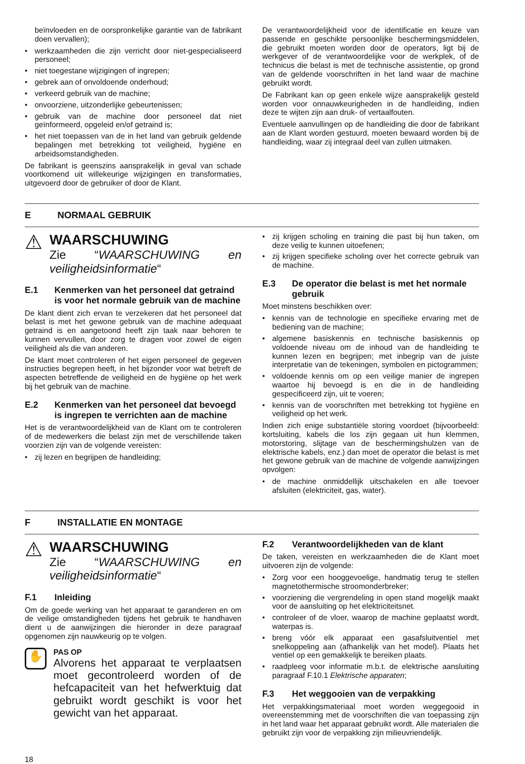beïnvloeden en de oorspronkelijke garantie van de fabrikant doen vervallen);
• werkzaamheden die zijn verricht door niet-gespecialiseerd personeel;
• niet toegestane wijzigingen of ingrepen;
• gebrek aan of onvoldoende onderhoud;
• verkeerd gebruik van de machine;
• onvoorziene, uitzonderlijke gebeurtenissen;
• gebruik van de machine door personeel dat niet geïnformeerd, opgeleid en/of getraind is;
• het niet toepassen van de in het land van gebruik geldende bepalingen met betrekking tot veiligheid, hygiëne en arbeidsomstandigheden.
De fabrikant is geenszins aansprakelijk in geval van schade voortkomend uit willekeurige wijzigingen en transformaties, uitgevoerd door de gebruiker of door de Klant.
De verantwoordelijkheid voor de identificatie en keuze van passende en geschikte persoonlijke beschermingsmiddelen, die gebruikt moeten worden door de operators, ligt bij de werkgever of de verantwoordelijke voor de werkplek, of de technicus die belast is met de technische assistentie, op grond van de geldende voorschriften in het land waar de machine gebruikt wordt.
De Fabrikant kan op geen enkele wijze aansprakelijk gesteld worden voor onnauwkeurigheden in de handleiding, indien deze te wijten zijn aan druk- of vertaalfouten.
Eventuele aanvullingen op de handleiding die door de fabrikant aan de Klant worden gestuurd, moeten bewaard worden bij de handleiding, waar zij integraal deel van zullen uitmaken.
E NORMAAL GEBRUIK
⚠
WAARSCHUWING
Zie “WAARSCHUWING en veiligheidsinformatie“
E.1 Kenmerken van het personeel dat getraind is voor het normale gebruik van de machine
De klant dient zich ervan te verzekeren dat het personeel dat belast is met het gewone gebruik van de machine adequaat getraind is en aangetoond heeft zijn taak naar behoren te kunnen vervullen, door zorg te dragen voor zowel de eigen veiligheid als die van anderen.
De klant moet controleren of het eigen personeel de gegeven instructies begrepen heeft, in het bijzonder voor wat betreft de aspecten betreffende de veiligheid en de hygiëne op het werk bij het gebruik van de machine.
E.2 Kenmerken van het personeel dat bevoegd is ingrepen te verrichten aan de machine
Het is de verantwoordelijkheid van de Klant om te controleren of de medewerkers die belast zijn met de verschillende taken voorzien zijn van de volgende vereisten:
• zij lezen en begrijpen de handleiding;
• zij krijgen scholing en training die past bij hun taken, om deze veilig te kunnen uitoefenen;
• zij krijgen specifieke scholing over het correcte gebruik van de machine.
E.3 De operator die belast is met het normale gebruik
Moet minstens beschikken over:
• kennis van de technologie en specifieke ervaring met de bediening van de machine;
• algemene basiskennis en technische basiskennis op voldoende niveau om de inhoud van de handleiding te kunnen lezen en begrijpen; met inbegrip van de juiste interpretatie van de tekeningen, symbolen en pictogrammen;
• voldoende kennis om op een veilige manier de ingrepen waartoe hij bevoegd is en die in de handleiding gespecificeerd zijn, uit te voeren;
• kennis van de voorschriften met betrekking tot hygiëne en veiligheid op het werk.
Indien zich enige substantiële storing voordoet (bijvoorbeeld: kortsluiting, kabels die los zijn gegaan uit hun klemmen, motorstoring, slijtage van de beschermingshulzen van de elektrische kabels, enz.) dan moet de operator die belast is met het gewone gebruik van de machine de volgende aanwijzingen opvolgen:
• de machine onmiddellijk uitschakelen en alle toevoer afsluiten (elektriciteit, gas, water).
F INSTALLATIE EN MONTAGE
⚠
WAARSCHUWING
Zie “WAARSCHUWING en veiligheidsinformatie“
F.1 Inleiding
Om de goede werking van het apparaat te garanderen en om de veilige omstandigheden tijdens het gebruik te handhaven dient u de aanwijzingen die hieronder in deze paragraaf opgenomen zijn nauwkeurig op te volgen.
✋
PAS OP
Alvorens het apparaat te verplaatsen moet gecontroleerd worden of de hefcapaciteit van het hefwerktuig dat gebruikt wordt geschikt is voor het gewicht van het apparaat.
F.2 Verantwoordelijkheden van de klant
De taken, vereisten en werkzaamheden die de Klant moet uitvoeren zijn de volgende:
• Zorg voor een hooggevoelige, handmatig terug te stellen magnetothermische stroomonderbreker;
• voorziening die vergrendeling in open stand mogelijk maakt voor de aansluiting op het elektriciteitsnet.
• controleer of de vloer, waarop de machine geplaatst wordt, waterpas is.
• breng vóór elk apparaat een gasafsluitventiel met snelkoppeling aan (afhankelijk van het model). Plaats het ventiel op een gemakkelijk te bereiken plaats.
• raadpleeg voor informatie m.b.t. de elektrische aansluiting paragraaf F.10.1 Elektrische apparaten;
F.3 Het weggooien van de verpakking
Het verpakkingsmateriaal moet worden weggegooid in overeenstemming met de voorschriften die van toepassing zijn in het land waar het apparaat gebruikt wordt. Alle materialen die gebruikt zijn voor de verpakking zijn milieuvriendelijk.
18